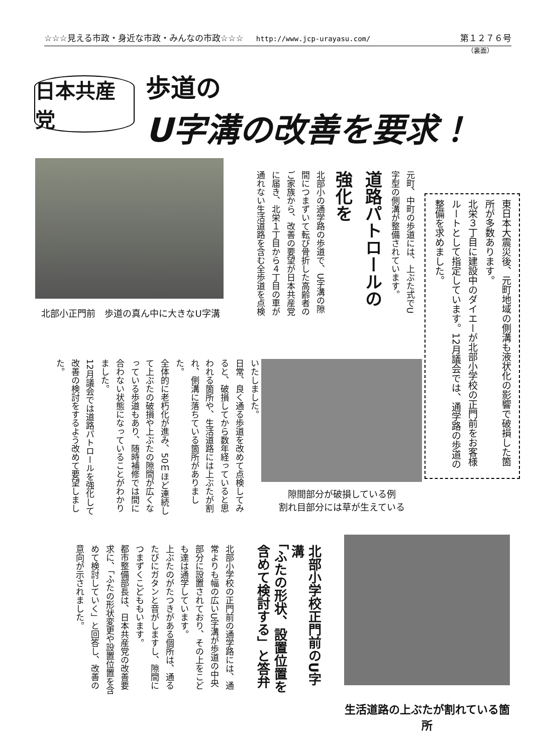☆☆☆見える市政・身近な市政・みんなの市政☆☆☆ http://www.jcp-urayasu.com/ 第１２７６号
（裏面）
日本共産党
歩道の
U字溝の改善を要求！
北部小正門前　歩道の真ん中に大きなU字溝
東日本大震災後、元町地域の側溝も液状化の影響で破損した箇所が多数あります。
北栄３丁目に建設中のダイエーが北部小学校の正門前をお客様ルートとして指定しています。12月議会では、通学路の歩道の整備を求めました。
元町、中町の歩道には、上ぶた式でU字型の側溝が整備されています。
道路パトロールの強化を
北部小の通学路の歩道で、U字溝の隙間につまずいて転び骨折した高齢者のご家族から、改善の要望が日本共産党に届き、北栄１丁目から４丁目の車が通れない生活道路を含む全歩道を点検
いたしました。
日常、良く通る歩道を改めて点検してみると、破損してから数年経っていると思われる箇所や、生活道路には上ぶたが割れ、側溝に落ちている箇所がありました。
全体的に老朽化が進み、50ｍほど連続して上ぶたの破損や上ぶたの隙間が広くなっている歩道もあり、随時補修では間に合わない状態になっていることがわかりました。
12月議会では道路パトロールを強化して改善の検討をするよう改めて要望しました。
隙間部分が破損している例
割れ目部分には草が生えている
北部小学校正門前のU字溝
「ふたの形状、設置位置を含めて検討する」と答弁
北部小学校の正門前の通学路には、通常よりも幅の広いU字溝が歩道の中央部分に設置されており、その上をこども達は通学しています。
上ぶたのがたつきがある個所は、通るたびにガタンと音がしますし、隙間につまずくこどももいます。
都市整備部長は、日本共産党の改善要求に、「ふたの形状変更や設置位置を含めて検討していく」と回答し、改善の意向が示されました。
生活道路の上ぶたが割れている箇所